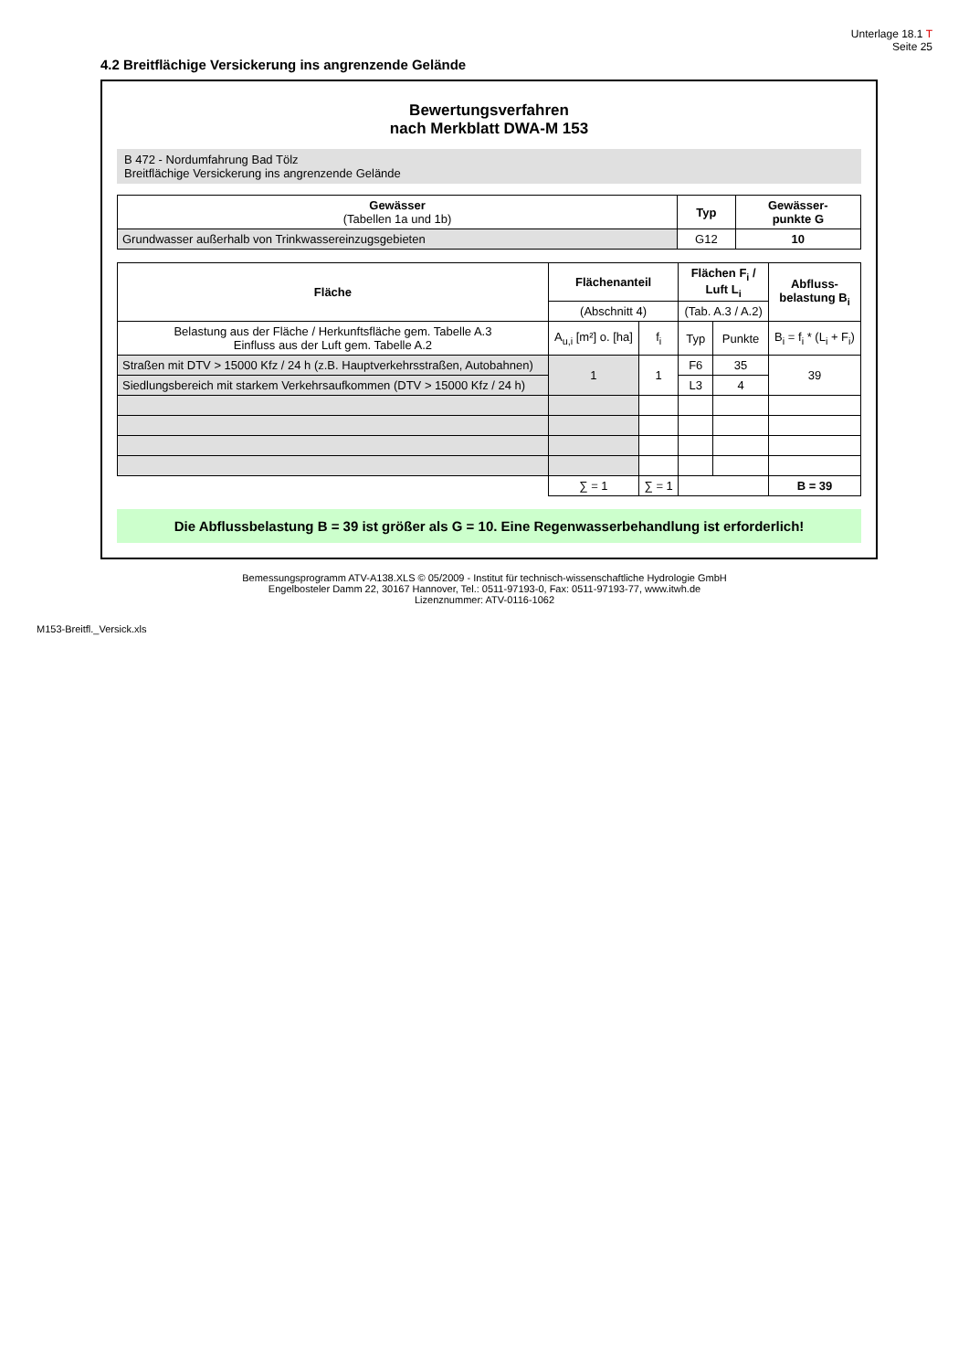Unterlage 18.1 T
Seite 25
4.2 Breitflächige Versickerung ins angrenzende Gelände
Bewertungsverfahren
nach Merkblatt DWA-M 153
B 472 - Nordumfahrung Bad Tölz
Breitflächige Versickerung ins angrenzende Gelände
| Gewässer (Tabellen 1a und 1b) | Typ | Gewässer- punkte G |
| --- | --- | --- |
| Grundwasser außerhalb von Trinkwassereinzugsgebieten | G12 | 10 |
| Fläche | Flächenanteil | | Flächen F<sub>i</sub> / Luft L<sub>i</sub> | | Abfluss- belastung B<sub>i</sub> |
| --- | --- | --- | --- | --- | --- |
| | (Abschnitt 4) | | (Tab. A.3 / A.2) | | |
| Belastung aus der Fläche / Herkunftsfläche gem. Tabelle A.3 Einfluss aus der Luft gem. Tabelle A.2 | A<sub>u,i</sub> [m²] o. [ha] | f<sub>i</sub> | Typ | Punkte | B<sub>i</sub> = f<sub>i</sub> * (L<sub>i</sub> + F<sub>i</sub>) |
| Straßen mit DTV > 15000 Kfz / 24 h (z.B. Hauptverkehrsstraßen, Autobahnen) | 1 | 1 | F6 | 35 | 39 |
| Siedlungsbereich mit starkem Verkehrsaufkommen (DTV > 15000 Kfz / 24 h) | | | L3 | 4 | |
| | ∑ = 1 | ∑ = 1 | | | B = 39 |
Die Abflussbelastung B = 39 ist größer als G = 10. Eine Regenwasserbehandlung ist erforderlich!
Bemessungsprogramm ATV-A138.XLS © 05/2009 - Institut für technisch-wissenschaftliche Hydrologie GmbH
Engelbosteler Damm 22, 30167 Hannover, Tel.: 0511-97193-0, Fax: 0511-97193-77, www.itwh.de
Lizenznummer: ATV-0116-1062
M153-Breitfl._Versick.xls